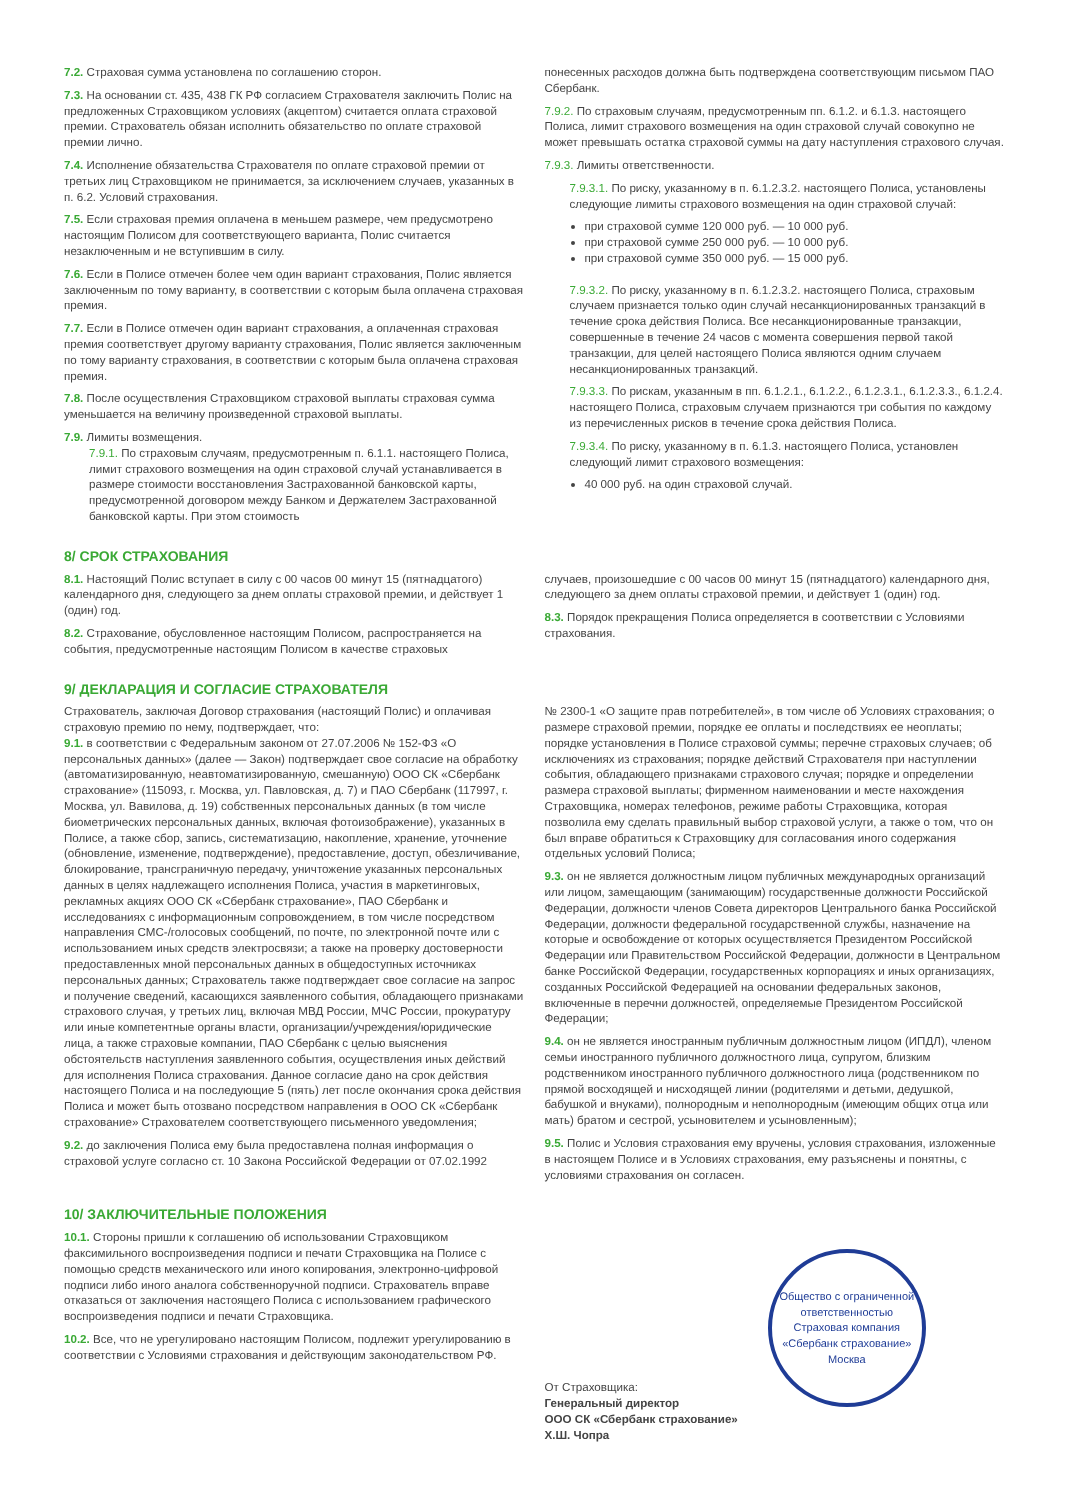7.2. Страховая сумма установлена по соглашению сторон.
7.3. На основании ст. 435, 438 ГК РФ согласием Страхователя заключить Полис на предложенных Страховщиком условиях (акцептом) считается оплата страховой премии. Страхователь обязан исполнить обязательство по оплате страховой премии лично.
7.4. Исполнение обязательства Страхователя по оплате страховой премии от третьих лиц Страховщиком не принимается, за исключением случаев, указанных в п. 6.2. Условий страхования.
7.5. Если страховая премия оплачена в меньшем размере, чем предусмотрено настоящим Полисом для соответствующего варианта, Полис считается незаключенным и не вступившим в силу.
7.6. Если в Полисе отмечен более чем один вариант страхования, Полис является заключенным по тому варианту, в соответствии с которым была оплачена страховая премия.
7.7. Если в Полисе отмечен один вариант страхования, а оплаченная страховая премия соответствует другому варианту страхования, Полис является заключенным по тому варианту страхования, в соответствии с которым была оплачена страховая премия.
7.8. После осуществления Страховщиком страховой выплаты страховая сумма уменьшается на величину произведенной страховой выплаты.
7.9. Лимиты возмещения.
7.9.1. По страховым случаям, предусмотренным п. 6.1.1. настоящего Полиса, лимит страхового возмещения на один страховой случай устанавливается в размере стоимости восстановления Застрахованной банковской карты, предусмотренной договором между Банком и Держателем Застрахованной банковской карты. При этом стоимость
понесенных расходов должна быть подтверждена соответствующим письмом ПАО Сбербанк.
7.9.2. По страховым случаям, предусмотренным пп. 6.1.2. и 6.1.3. настоящего Полиса, лимит страхового возмещения на один страховой случай совокупно не может превышать остатка страховой суммы на дату наступления страхового случая.
7.9.3. Лимиты ответственности.
7.9.3.1. По риску, указанному в п. 6.1.2.3.2. настоящего Полиса, установлены следующие лимиты страхового возмещения на один страховой случай:
при страховой сумме 120 000 руб. — 10 000 руб.
при страховой сумме 250 000 руб. — 10 000 руб.
при страховой сумме 350 000 руб. — 15 000 руб.
7.9.3.2. По риску, указанному в п. 6.1.2.3.2. настоящего Полиса, страховым случаем признается только один случай несанкционированных транзакций в течение срока действия Полиса. Все несанкционированные транзакции, совершенные в течение 24 часов с момента совершения первой такой транзакции, для целей настоящего Полиса являются одним случаем несанкционированных транзакций.
7.9.3.3. По рискам, указанным в пп. 6.1.2.1., 6.1.2.2., 6.1.2.3.1., 6.1.2.3.3., 6.1.2.4. настоящего Полиса, страховым случаем признаются три события по каждому из перечисленных рисков в течение срока действия Полиса.
7.9.3.4. По риску, указанному в п. 6.1.3. настоящего Полиса, установлен следующий лимит страхового возмещения:
40 000 руб. на один страховой случай.
8/ СРОК СТРАХОВАНИЯ
8.1. Настоящий Полис вступает в силу с 00 часов 00 минут 15 (пятнадцатого) календарного дня, следующего за днем оплаты страховой премии, и действует 1 (один) год.
8.2. Страхование, обусловленное настоящим Полисом, распространяется на события, предусмотренные настоящим Полисом в качестве страховых
случаев, произошедшие с 00 часов 00 минут 15 (пятнадцатого) календарного дня, следующего за днем оплаты страховой премии, и действует 1 (один) год.
8.3. Порядок прекращения Полиса определяется в соответствии с Условиями страхования.
9/ ДЕКЛАРАЦИЯ И СОГЛАСИЕ СТРАХОВАТЕЛЯ
Страхователь, заключая Договор страхования (настоящий Полис) и оплачивая страховую премию по нему, подтверждает, что:
9.1. в соответствии с Федеральным законом от 27.07.2006 № 152-ФЗ «О персональных данных» (далее — Закон) подтверждает свое согласие на обработку (автоматизированную, неавтоматизированную, смешанную) ООО СК «Сбербанк страхование» (115093, г. Москва, ул. Павловская, д. 7) и ПАО Сбербанк (117997, г. Москва, ул. Вавилова, д. 19) собственных персональных данных (в том числе биометрических персональных данных, включая фотоизображение), указанных в Полисе, а также сбор, запись, систематизацию, накопление, хранение, уточнение (обновление, изменение, подтверждение), предоставление, доступ, обезличивание, блокирование, трансграничную передачу, уничтожение указанных персональных данных в целях надлежащего исполнения Полиса, участия в маркетинговых, рекламных акциях ООО СК «Сбербанк страхование», ПАО Сбербанк и исследованиях с информационным сопровождением, в том числе посредством направления СМС-/голосовых сообщений, по почте, по электронной почте или с использованием иных средств электросвязи; а также на проверку достоверности предоставленных мной персональных данных в общедоступных источниках персональных данных; Страхователь также подтверждает свое согласие на запрос и получение сведений, касающихся заявленного события, обладающего признаками страхового случая, у третьих лиц, включая МВД России, МЧС России, прокуратуру или иные компетентные органы власти, организации/учреждения/юридические лица, а также страховые компании, ПАО Сбербанк с целью выяснения обстоятельств наступления заявленного события, осуществления иных действий для исполнения Полиса страхования. Данное согласие дано на срок действия настоящего Полиса и на последующие 5 (пять) лет после окончания срока действия Полиса и может быть отозвано посредством направления в ООО СК «Сбербанк страхование» Страхователем соответствующего письменного уведомления;
9.2. до заключения Полиса ему была предоставлена полная информация о страховой услуге согласно ст. 10 Закона Российской Федерации от 07.02.1992
№ 2300-1 «О защите прав потребителей», в том числе об Условиях страхования; о размере страховой премии, порядке ее оплаты и последствиях ее неоплаты; порядке установления в Полисе страховой суммы; перечне страховых случаев; об исключениях из страхования; порядке действий Страхователя при наступлении события, обладающего признаками страхового случая; порядке и определении размера страховой выплаты; фирменном наименовании и месте нахождения Страховщика, номерах телефонов, режиме работы Страховщика, которая позволила ему сделать правильный выбор страховой услуги, а также о том, что он был вправе обратиться к Страховщику для согласования иного содержания отдельных условий Полиса;
9.3. он не является должностным лицом публичных международных организаций или лицом, замещающим (занимающим) государственные должности Российской Федерации, должности членов Совета директоров Центрального банка Российской Федерации, должности федеральной государственной службы, назначение на которые и освобождение от которых осуществляется Президентом Российской Федерации или Правительством Российской Федерации, должности в Центральном банке Российской Федерации, государственных корпорациях и иных организациях, созданных Российской Федерацией на основании федеральных законов, включенные в перечни должностей, определяемые Президентом Российской Федерации;
9.4. он не является иностранным публичным должностным лицом (ИПДЛ), членом семьи иностранного публичного должностного лица, супругом, близким родственником иностранного публичного должностного лица (родственником по прямой восходящей и нисходящей линии (родителями и детьми, дедушкой, бабушкой и внуками), полнородным и неполнородным (имеющим общих отца или мать) братом и сестрой, усыновителем и усыновленным);
9.5. Полис и Условия страхования ему вручены, условия страхования, изложенные в настоящем Полисе и в Условиях страхования, ему разъяснены и понятны, с условиями страхования он согласен.
10/ ЗАКЛЮЧИТЕЛЬНЫЕ ПОЛОЖЕНИЯ
10.1. Стороны пришли к соглашению об использовании Страховщиком факсимильного воспроизведения подписи и печати Страховщика на Полисе с помощью средств механического или иного копирования, электронно-цифровой подписи либо иного аналога собственноручной подписи. Страхователь вправе отказаться от заключения настоящего Полиса с использованием графического воспроизведения подписи и печати Страховщика.
10.2. Все, что не урегулировано настоящим Полисом, подлежит урегулированию в соответствии с Условиями страхования и действующим законодательством РФ.
От Страховщика:
Генеральный директор
ООО СК «Сбербанк страхование»
Х.Ш. Чопра
Общество с ограниченной ответственностью
Страховая компания «Сбербанк страхование»
Москва